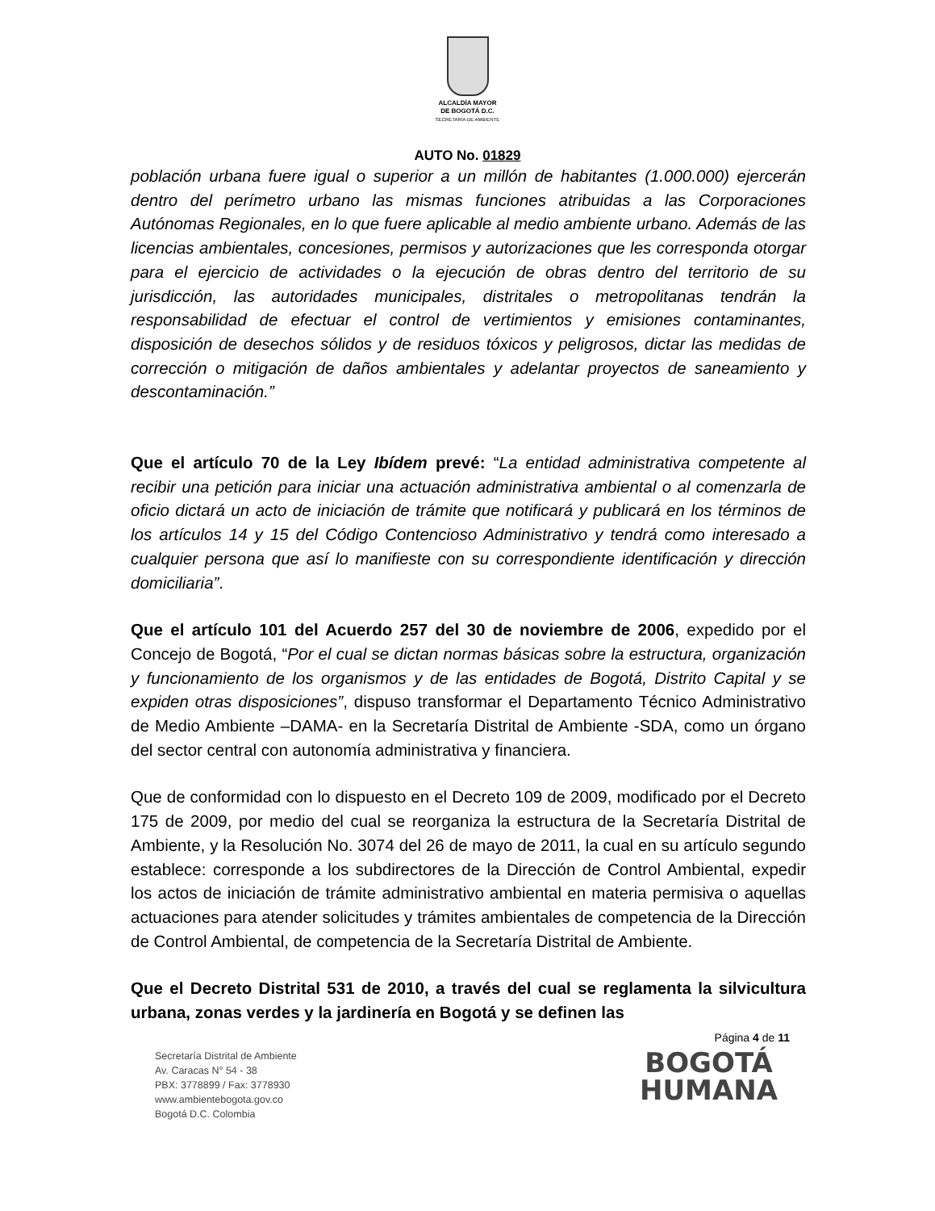ALCALDÍA MAYOR
DE BOGOTÁ D.C.
SECRETARÍA DE AMBIENTE
AUTO No. 01829
población urbana fuere igual o superior a un millón de habitantes (1.000.000) ejercerán dentro del perímetro urbano las mismas funciones atribuidas a las Corporaciones Autónomas Regionales, en lo que fuere aplicable al medio ambiente urbano. Además de las licencias ambientales, concesiones, permisos y autorizaciones que les corresponda otorgar para el ejercicio de actividades o la ejecución de obras dentro del territorio de su jurisdicción, las autoridades municipales, distritales o metropolitanas tendrán la responsabilidad de efectuar el control de vertimientos y emisiones contaminantes, disposición de desechos sólidos y de residuos tóxicos y peligrosos, dictar las medidas de corrección o mitigación de daños ambientales y adelantar proyectos de saneamiento y descontaminación.”
Que el artículo 70 de la Ley Ibídem prevé: “La entidad administrativa competente al recibir una petición para iniciar una actuación administrativa ambiental o al comenzarla de oficio dictará un acto de iniciación de trámite que notificará y publicará en los términos de los artículos 14 y 15 del Código Contencioso Administrativo y tendrá como interesado a cualquier persona que así lo manifieste con su correspondiente identificación y dirección domiciliaria”.
Que el artículo 101 del Acuerdo 257 del 30 de noviembre de 2006, expedido por el Concejo de Bogotá, “Por el cual se dictan normas básicas sobre la estructura, organización y funcionamiento de los organismos y de las entidades de Bogotá, Distrito Capital y se expiden otras disposiciones”, dispuso transformar el Departamento Técnico Administrativo de Medio Ambiente –DAMA- en la Secretaría Distrital de Ambiente -SDA, como un órgano del sector central con autonomía administrativa y financiera.
Que de conformidad con lo dispuesto en el Decreto 109 de 2009, modificado por el Decreto 175 de 2009, por medio del cual se reorganiza la estructura de la Secretaría Distrital de Ambiente, y la Resolución No. 3074 del 26 de mayo de 2011, la cual en su artículo segundo establece: corresponde a los subdirectores de la Dirección de Control Ambiental, expedir los actos de iniciación de trámite administrativo ambiental en materia permisiva o aquellas actuaciones para atender solicitudes y trámites ambientales de competencia de la Dirección de Control Ambiental, de competencia de la Secretaría Distrital de Ambiente.
Que el Decreto Distrital 531 de 2010, a través del cual se reglamenta la silvicultura urbana, zonas verdes y la jardinería en Bogotá y se definen las
Página 4 de 11
Secretaría Distrital de Ambiente
Av. Caracas N° 54 - 38
PBX: 3778899 / Fax: 3778930
www.ambientebogota.gov.co
Bogotá D.C. Colombia
BOGOTÁ
HUMANA